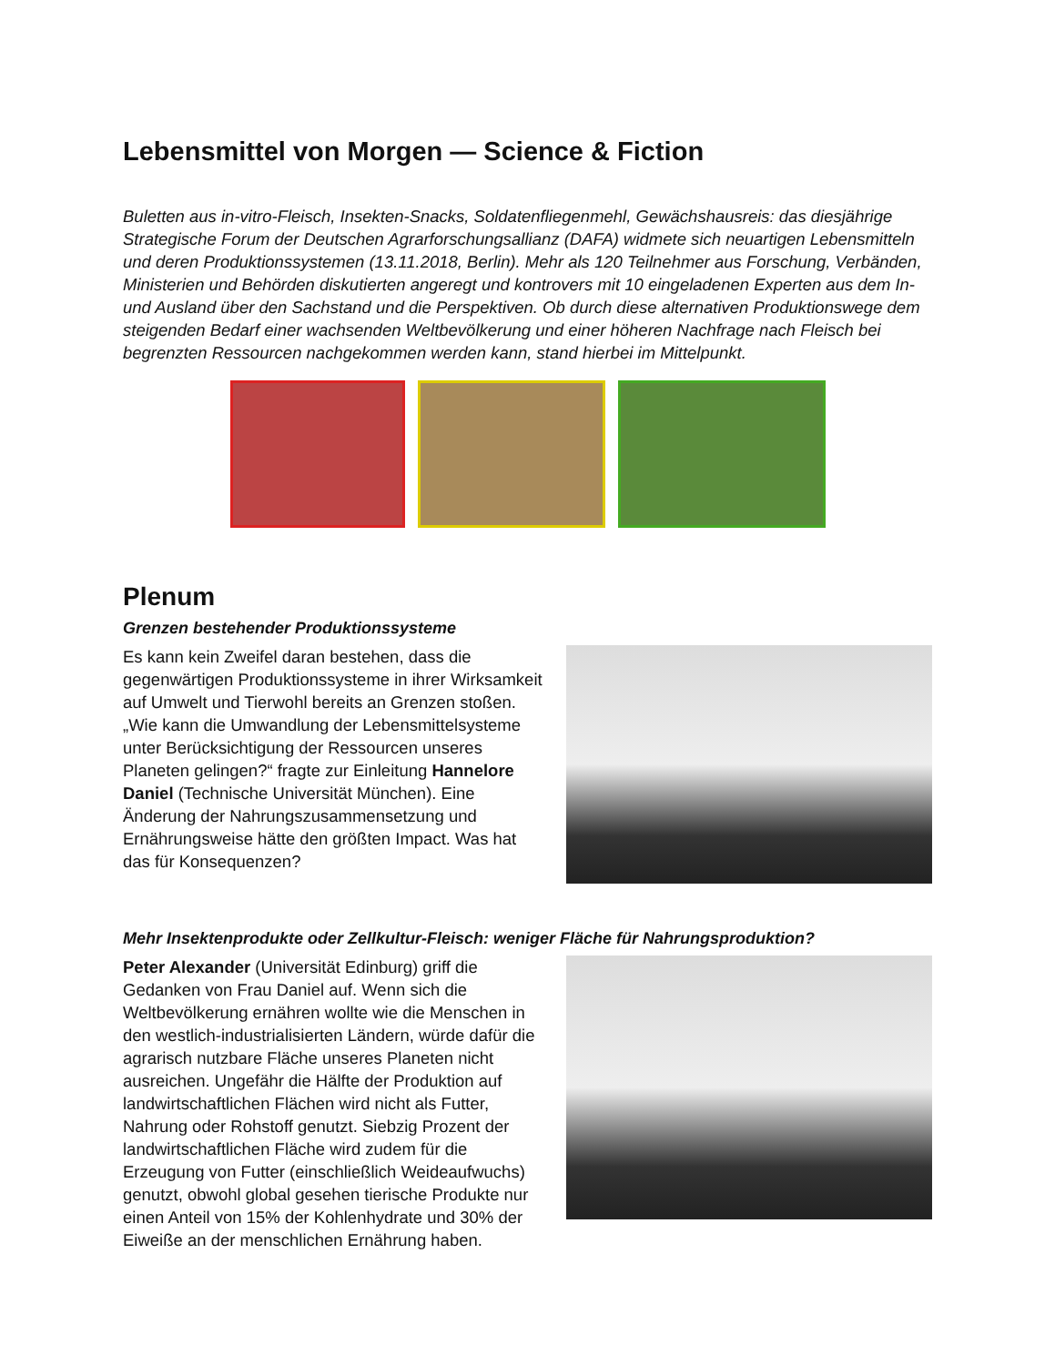Lebensmittel von Morgen — Science & Fiction
Buletten aus in-vitro-Fleisch, Insekten-Snacks, Soldatenfliegenmehl, Gewächshausreis: das diesjährige Strategische Forum der Deutschen Agrarforschungsallianz (DAFA) widmete sich neuartigen Lebensmitteln und deren Produktionssystemen (13.11.2018, Berlin). Mehr als 120 Teilnehmer aus Forschung, Verbänden, Ministerien und Behörden diskutierten angeregt und kontrovers mit 10 eingeladenen Experten aus dem In- und Ausland über den Sachstand und die Perspektiven. Ob durch diese alternativen Produktionswege dem steigenden Bedarf einer wachsenden Weltbevölkerung und einer höheren Nachfrage nach Fleisch bei begrenzten Ressourcen nachgekommen werden kann, stand hierbei im Mittelpunkt.
Plenum
Grenzen bestehender Produktionssysteme
Es kann kein Zweifel daran bestehen, dass die gegenwärtigen Produktionssysteme in ihrer Wirksamkeit auf Umwelt und Tierwohl bereits an Grenzen stoßen. „Wie kann die Umwandlung der Lebensmittelsysteme unter Berücksichtigung der Ressourcen unseres Planeten gelingen?“ fragte zur Einleitung Hannelore Daniel (Technische Universität München). Eine Änderung der Nahrungszusammensetzung und Ernährungsweise hätte den größten Impact. Was hat das für Konsequenzen?
Mehr Insektenprodukte oder Zellkultur-Fleisch: weniger Fläche für Nahrungsproduktion?
Peter Alexander (Universität Edinburg) griff die Gedanken von Frau Daniel auf. Wenn sich die Weltbevölkerung ernähren wollte wie die Menschen in den westlich-industrialisierten Ländern, würde dafür die agrarisch nutzbare Fläche unseres Planeten nicht ausreichen. Ungefähr die Hälfte der Produktion auf landwirtschaftlichen Flächen wird nicht als Futter, Nahrung oder Rohstoff genutzt. Siebzig Prozent der landwirtschaftlichen Fläche wird zudem für die Erzeugung von Futter (einschließlich Weideaufwuchs) genutzt, obwohl global gesehen tierische Produkte nur einen Anteil von 15% der Kohlenhydrate und 30% der Eiweiße an der menschlichen Ernährung haben.